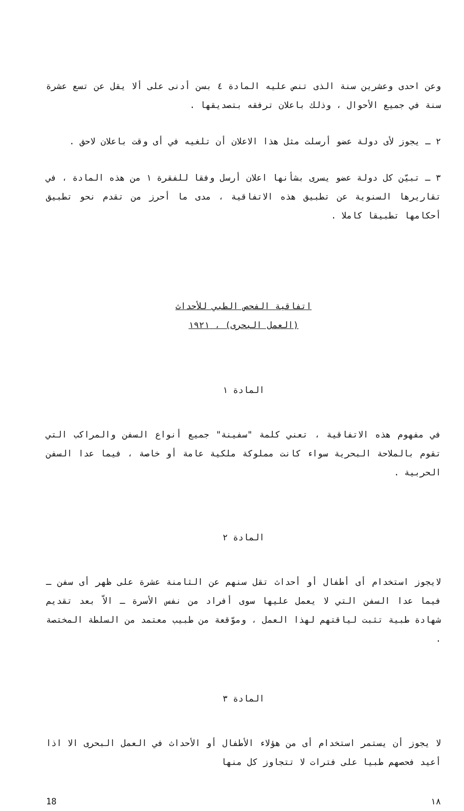وعن احدى وعشرين سنة الذى تنص عليه المادة ٤ بسن أدنى على ألا يقل عن تسع عشرة سنة في جميع الأحوال ، وذلك باعلان ترفقه بتصديقها .
٢ ـ يجوز لأى دولة عضو أرسلت مثل هذا الاعلان أن تلغيه في أى وقت باعلان لاحق .
٣ ـ تبيّن كل دولة عضو يسرى بشأنها اعلان أرسل وفقا للفقرة ١ من هذه المادة ، في تقاريرها السنوية عن تطبيق هذه الاتفاقية ، مدى ما أحرز من تقدم نحو تطبيق أحكامها تطبيقا كاملا .
اتفاقية الفحص الطبي للأحداث
(العمل البحرى) ، ١٩٢١
المادة ١
في مفهوم هذه الاتفاقية ، تعني كلمة "سفينة" جميع أنواع السفن والمراكب التي تقوم بالملاحة البحرية سواء كانت مملوكة ملكية عامة أو خاصة ، فيما عدا السفن الحربية .
المادة ٢
لايجوز استخدام أى أطفال أو أحداث تقل سنهم عن الثامنة عشرة على ظهر أى سفن ـ فيما عدا السفن التي لا يعمل عليها سوى أفراد من نفس الأسرة ـ الاّ بعد تقديم شهادة طبية تثبت لياقتهم لهذا العمل ، وموّقعة من طبيب معتمد من السلطة المختصة .
المادة ٣
لا يجوز أن يستمر استخدام أى من هؤلاء الأطفال أو الأحداث في العمل البحرى الا اذا أعيد فحصهم طبيا على فترات لا تتجاوز كل منها
١٨ 18